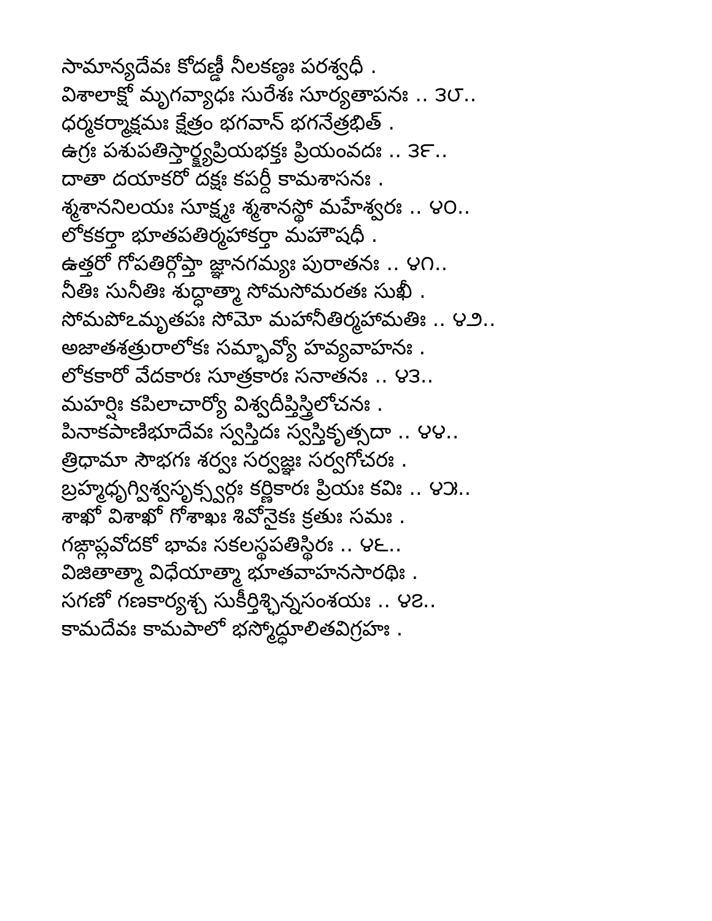సామాన్యదేవః కోదణ్డీ నీలకణ్ఠః పరశ్వధీ .
విశాలాక్షో మృగవ్యాధః సురేశః సూర్యతాపనః .. ౩౮..
ధర్మకర్మాక్షమః క్షేత్రం భగవాన్ భగనేత్రభిత్ .
ఉగ్రః పశుపతిస్తార్క్ష్యప్రియభక్తః ప్రియంవదః .. ౩౯..
దాతా దయాకరో దక్షః కపర్దీ కామశాసనః .
శ్మశాననిలయః సూక్ష్మః శ్మశానస్థో మహేశ్వరః .. ౪౦..
లోకకర్తా భూతపతిర్మహాకర్తా మహౌషధీ .
ఉత్తరో గోపతిర్గోప్తా జ్ఞానగమ్యః పురాతనః .. ౪౧..
నీతిః సునీతిః శుద్ధాత్మా సోమసోమరతః సుఖీ .
సోమపోఽమృతపః సోమో మహానీతిర్మహామతిః .. ౪౨..
అజాతశత్రురాలోకః సమ్భావ్యో హవ్యవాహనః .
లోకకారో వేదకారః సూత్రకారః సనాతనః .. ౪౩..
మహర్షిః కపిలాచార్యో విశ్వదీప్తిస్త్రిలోచనః .
పినాకపాణిభూదేవః స్వస్తిదః స్వస్తికృత్సదా .. ౪౪..
త్రిధామా సౌభగః శర్వః సర్వజ్ఞః సర్వగోచరః .
బ్రహ్మధృగ్విశ్వసృక్స్వర్గః కర్ణికారః ప్రియః కవిః .. ౪౫..
శాఖో విశాఖో గోశాఖః శివోనైకః క్రతుః సమః .
గఙ్గాప్లవోదకో భావః సకలస్థపతిస్థిరః .. ౪౬..
విజితాత్మా విధేయాత్మా భూతవాహనసారథిః .
సగణో గణకార్యశ్చ సుకీర్తిశ్ఛిన్నసంశయః .. ౪౭..
కామదేవః కామపాలో భస్మోద్ధూలితవిగ్రహః .